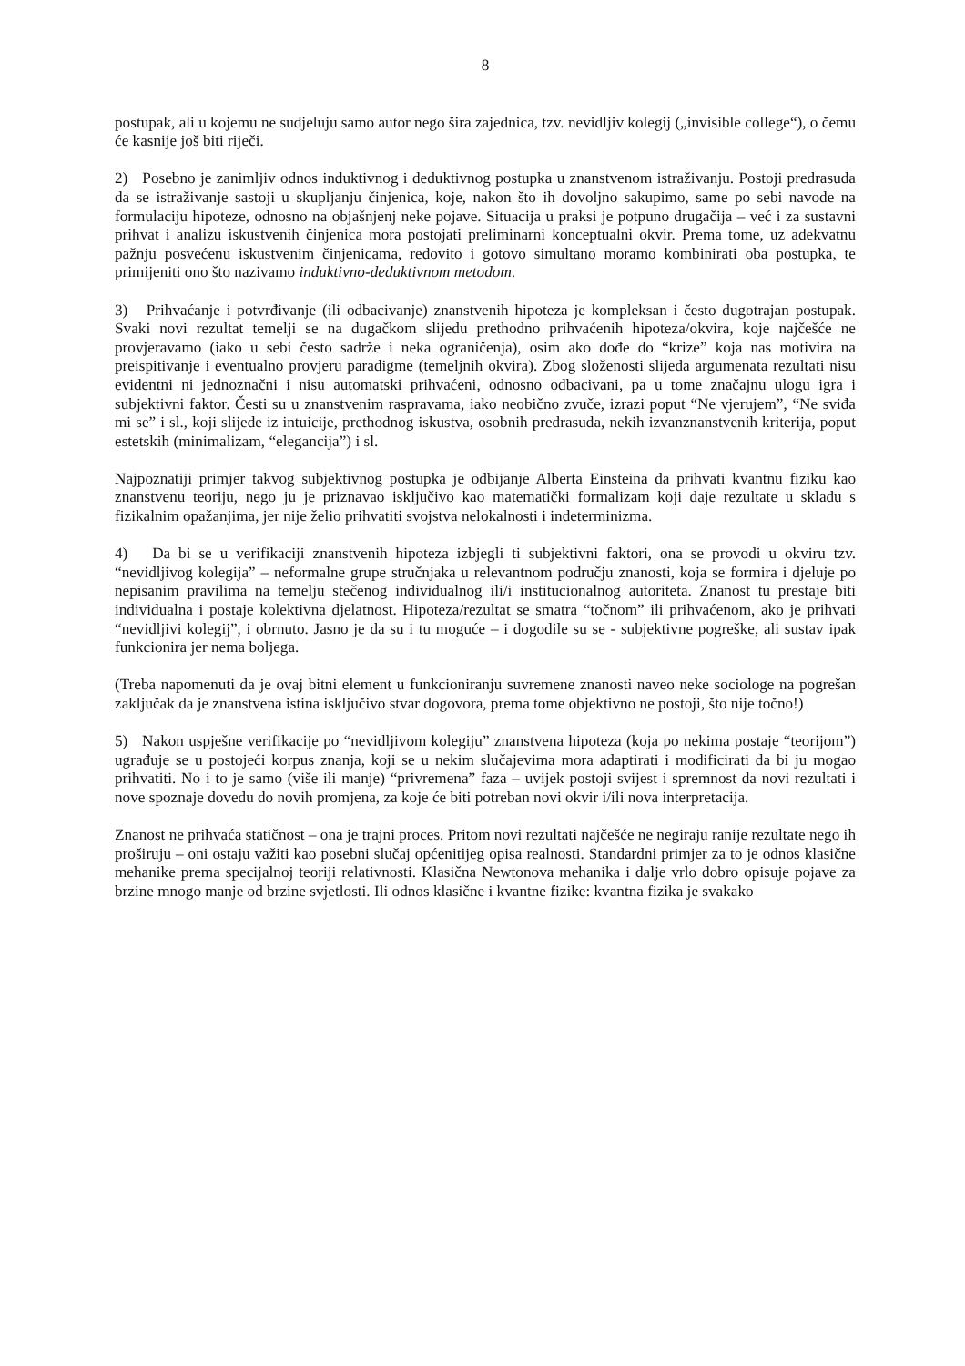8
postupak, ali u kojemu ne sudjeluju samo autor nego šira zajednica, tzv. nevidljiv kolegij („invisible college“), o čemu će kasnije još biti riječi.
2) Posebno je zanimljiv odnos induktivnog i deduktivnog postupka u znanstvenom istraživanju. Postoji predrasuda da se istraživanje sastoji u skupljanju činjenica, koje, nakon što ih dovoljno sakupimo, same po sebi navode na formulaciju hipoteze, odnosno na objašnjenj neke pojave. Situacija u praksi je potpuno drugačija – već i za sustavni prihvat i analizu iskustvenih činjenica mora postojati preliminarni konceptualni okvir. Prema tome, uz adekvatnu pažnju posvećenu iskustvenim činjenicama, redovito i gotovo simultano moramo kombinirati oba postupka, te primijeniti ono što nazivamo induktivno-deduktivnom metodom.
3) Prihvaćanje i potvrđivanje (ili odbacivanje) znanstvenih hipoteza je kompleksan i često dugotrajan postupak. Svaki novi rezultat temelji se na dugačkom slijedu prethodno prihvaćenih hipoteza/okvira, koje najčešće ne provjeravamo (iako u sebi često sadrže i neka ograničenja), osim ako dođe do “krize” koja nas motivira na preispitivanje i eventualno provjeru paradigme (temeljnih okvira). Zbog složenosti slijeda argumenata rezultati nisu evidentni ni jednoznačni i nisu automatski prihvaćeni, odnosno odbacivani, pa u tome značajnu ulogu igra i subjektivni faktor. Česti su u znanstvenim raspravama, iako neobično zvuče, izrazi poput “Ne vjerujem”, “Ne sviđa mi se” i sl., koji slijede iz intuicije, prethodnog iskustva, osobnih predrasuda, nekih izvanznanstvenih kriterija, poput estetskih (minimalizam, “elegancija”) i sl.
Najpoznatiji primjer takvog subjektivnog postupka je odbijanje Alberta Einsteina da prihvati kvantnu fiziku kao znanstvenu teoriju, nego ju je priznavao isključivo kao matematički formalizam koji daje rezultate u skladu s fizikalnim opažanjima, jer nije želio prihvatiti svojstva nelokalnosti i indeterminizma.
4) Da bi se u verifikaciji znanstvenih hipoteza izbjegli ti subjektivni faktori, ona se provodi u okviru tzv. “nevidljivog kolegija” – neformalne grupe stručnjaka u relevantnom području znanosti, koja se formira i djeluje po nepisanim pravilima na temelju stečenog individualnog ili/i institucionalnog autoriteta. Znanost tu prestaje biti individualna i postaje kolektivna djelatnost. Hipoteza/rezultat se smatra “točnom” ili prihvaćenom, ako je prihvati “nevidljivi kolegij”, i obrnuto. Jasno je da su i tu moguće – i dogodile su se - subjektivne pogreške, ali sustav ipak funkcionira jer nema boljega.
(Treba napomenuti da je ovaj bitni element u funkcioniranju suvremene znanosti naveo neke sociologe na pogrešan zaključak da je znanstvena istina isključivo stvar dogovora, prema tome objektivno ne postoji, što nije točno!)
5) Nakon uspješne verifikacije po “nevidljivom kolegiju” znanstvena hipoteza (koja po nekima postaje “teorijom”) ugrađuje se u postojeći korpus znanja, koji se u nekim slučajevima mora adaptirati i modificirati da bi ju mogao prihvatiti. No i to je samo (više ili manje) “privremena” faza – uvijek postoji svijest i spremnost da novi rezultati i nove spoznaje dovedu do novih promjena, za koje će biti potreban novi okvir i/ili nova interpretacija.
Znanost ne prihvaća statičnost – ona je trajni proces. Pritom novi rezultati najčešće ne negiraju ranije rezultate nego ih proširuju – oni ostaju važiti kao posebni slučaj općenitijeg opisa realnosti. Standardni primjer za to je odnos klasične mehanike prema specijalnoj teoriji relativnosti. Klasična Newtonova mehanika i dalje vrlo dobro opisuje pojave za brzine mnogo manje od brzine svjetlosti. Ili odnos klasične i kvantne fizike: kvantna fizika je svakako